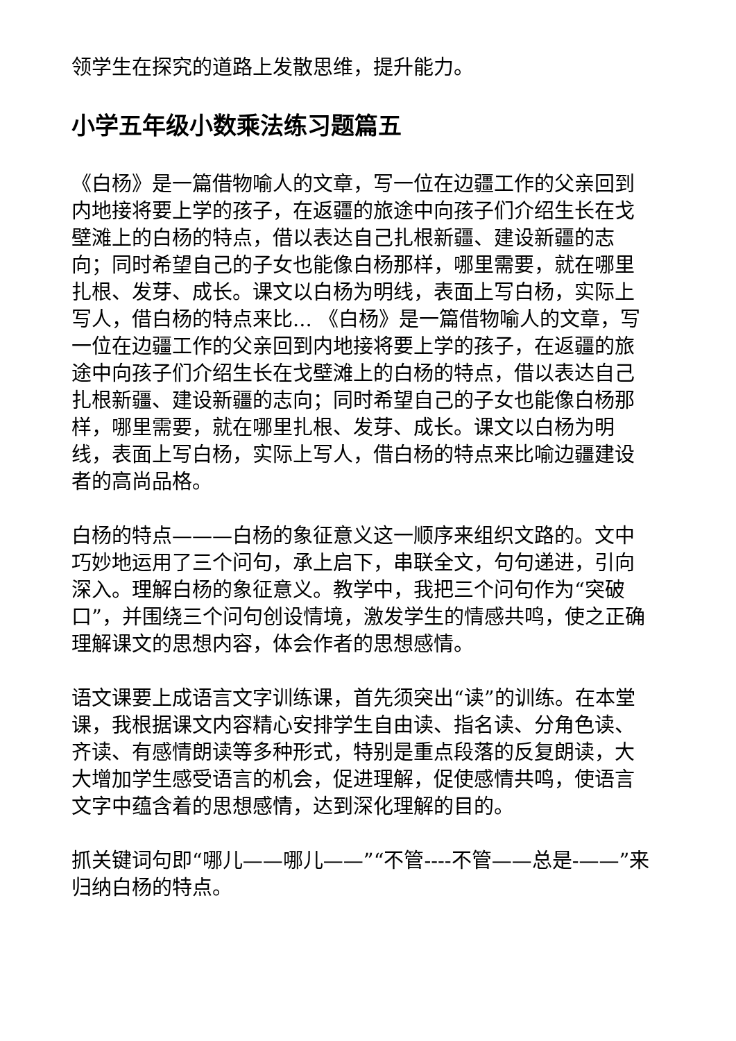领学生在探究的道路上发散思维，提升能力。
小学五年级小数乘法练习题篇五
《白杨》是一篇借物喻人的文章，写一位在边疆工作的父亲回到内地接将要上学的孩子，在返疆的旅途中向孩子们介绍生长在戈壁滩上的白杨的特点，借以表达自己扎根新疆、建设新疆的志向；同时希望自己的子女也能像白杨那样，哪里需要，就在哪里扎根、发芽、成长。课文以白杨为明线，表面上写白杨，实际上写人，借白杨的特点来比... 《白杨》是一篇借物喻人的文章，写一位在边疆工作的父亲回到内地接将要上学的孩子，在返疆的旅途中向孩子们介绍生长在戈壁滩上的白杨的特点，借以表达自己扎根新疆、建设新疆的志向；同时希望自己的子女也能像白杨那样，哪里需要，就在哪里扎根、发芽、成长。课文以白杨为明线，表面上写白杨，实际上写人，借白杨的特点来比喻边疆建设者的高尚品格。
白杨的特点———白杨的象征意义这一顺序来组织文路的。文中巧妙地运用了三个问句，承上启下，串联全文，句句递进，引向深入。理解白杨的象征意义。教学中，我把三个问句作为“突破口”，并围绕三个问句创设情境，激发学生的情感共鸣，使之正确理解课文的思想内容，体会作者的思想感情。
语文课要上成语言文字训练课，首先须突出“读”的训练。在本堂课，我根据课文内容精心安排学生自由读、指名读、分角色读、齐读、有感情朗读等多种形式，特别是重点段落的反复朗读，大大增加学生感受语言的机会，促进理解，促使感情共鸣，使语言文字中蕴含着的思想感情，达到深化理解的目的。
抓关键词句即“哪儿——哪儿——”“不管----不管——总是-——”来归纳白杨的特点。